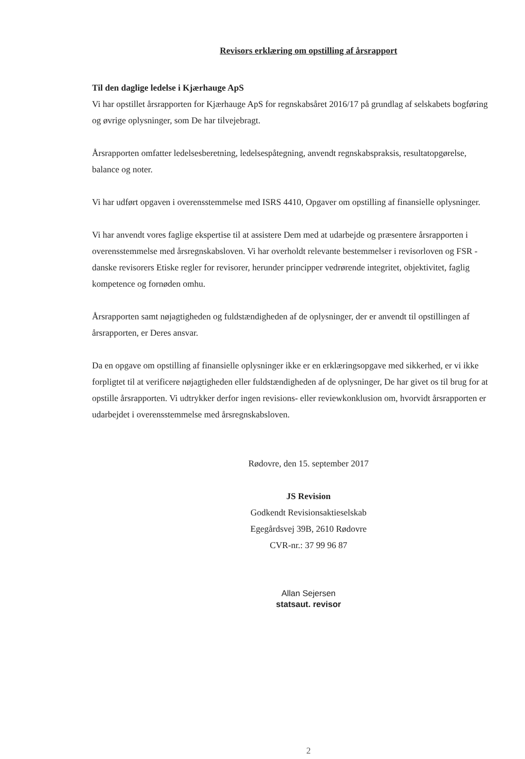Revisors erklæring om opstilling af årsrapport
Til den daglige ledelse i Kjærhauge ApS
Vi har opstillet årsrapporten for Kjærhauge ApS for regnskabsåret 2016/17 på grundlag af selskabets bogføring og øvrige oplysninger, som De har tilvejebragt.
Årsrapporten omfatter ledelsesberetning, ledelsespåtegning, anvendt regnskabspraksis, resultatopgørelse, balance og noter.
Vi har udført opgaven i overensstemmelse med ISRS 4410, Opgaver om opstilling af finansielle oplysninger.
Vi har anvendt vores faglige ekspertise til at assistere Dem med at udarbejde og præsentere årsrapporten i overensstemmelse med årsregnskabsloven. Vi har overholdt relevante bestemmelser i revisorloven og FSR - danske revisorers Etiske regler for revisorer, herunder principper vedrørende integritet, objektivitet, faglig kompetence og fornøden omhu.
Årsrapporten samt nøjagtigheden og fuldstændigheden af de oplysninger, der er anvendt til opstillingen af årsrapporten, er Deres ansvar.
Da en opgave om opstilling af finansielle oplysninger ikke er en erklæringsopgave med sikkerhed, er vi ikke forpligtet til at verificere nøjagtigheden eller fuldstændigheden af de oplysninger, De har givet os til brug for at opstille årsrapporten. Vi udtrykker derfor ingen revisions- eller reviewkonklusion om, hvorvidt årsrapporten er udarbejdet i overensstemmelse med årsregnskabsloven.
Rødovre, den 15. september 2017
JS Revision
Godkendt Revisionsaktieselskab
Egegårdsvej 39B, 2610 Rødovre
CVR-nr.: 37 99 96 87
Allan Sejersen
statsaut. revisor
2